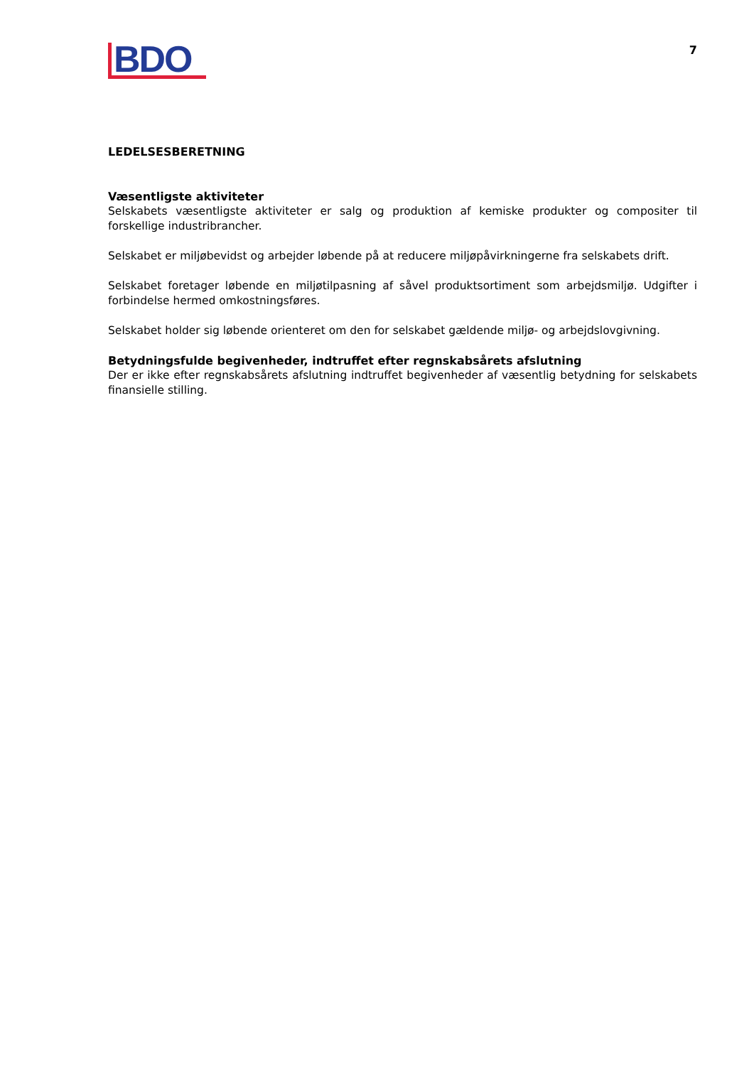BDO
7
LEDELSESBERETNING
Væsentligste aktiviteter
Selskabets væsentligste aktiviteter er salg og produktion af kemiske produkter og compositer til forskellige industribrancher.
Selskabet er miljøbevidst og arbejder løbende på at reducere miljøpåvirkningerne fra selskabets drift.
Selskabet foretager løbende en miljøtilpasning af såvel produktsortiment som arbejdsmiljø. Udgifter i forbindelse hermed omkostningsføres.
Selskabet holder sig løbende orienteret om den for selskabet gældende miljø- og arbejdslovgivning.
Betydningsfulde begivenheder, indtruffet efter regnskabsårets afslutning
Der er ikke efter regnskabsårets afslutning indtruffet begivenheder af væsentlig betydning for selskabets finansielle stilling.